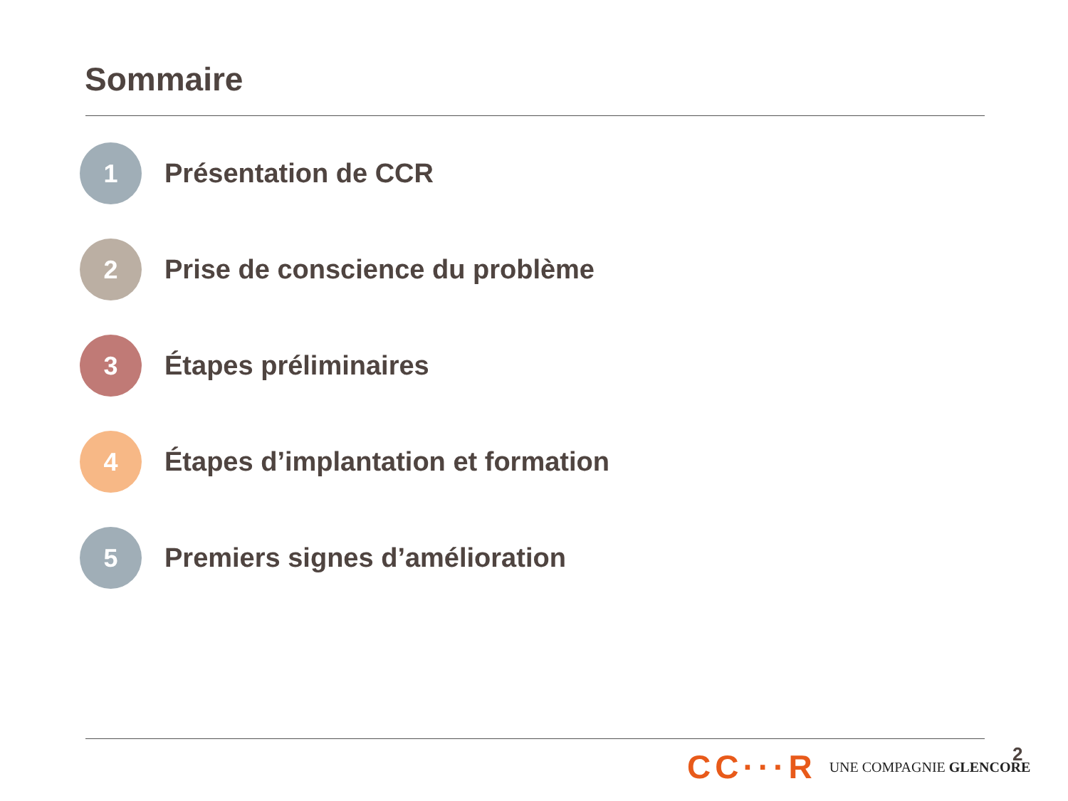Sommaire
1
Présentation de CCR
2
Prise de conscience du problème
3
Étapes préliminaires
4
Étapes d’implantation et formation
5
Premiers signes d’amélioration
CC···R UNE COMPAGNIE GLENCORE 2